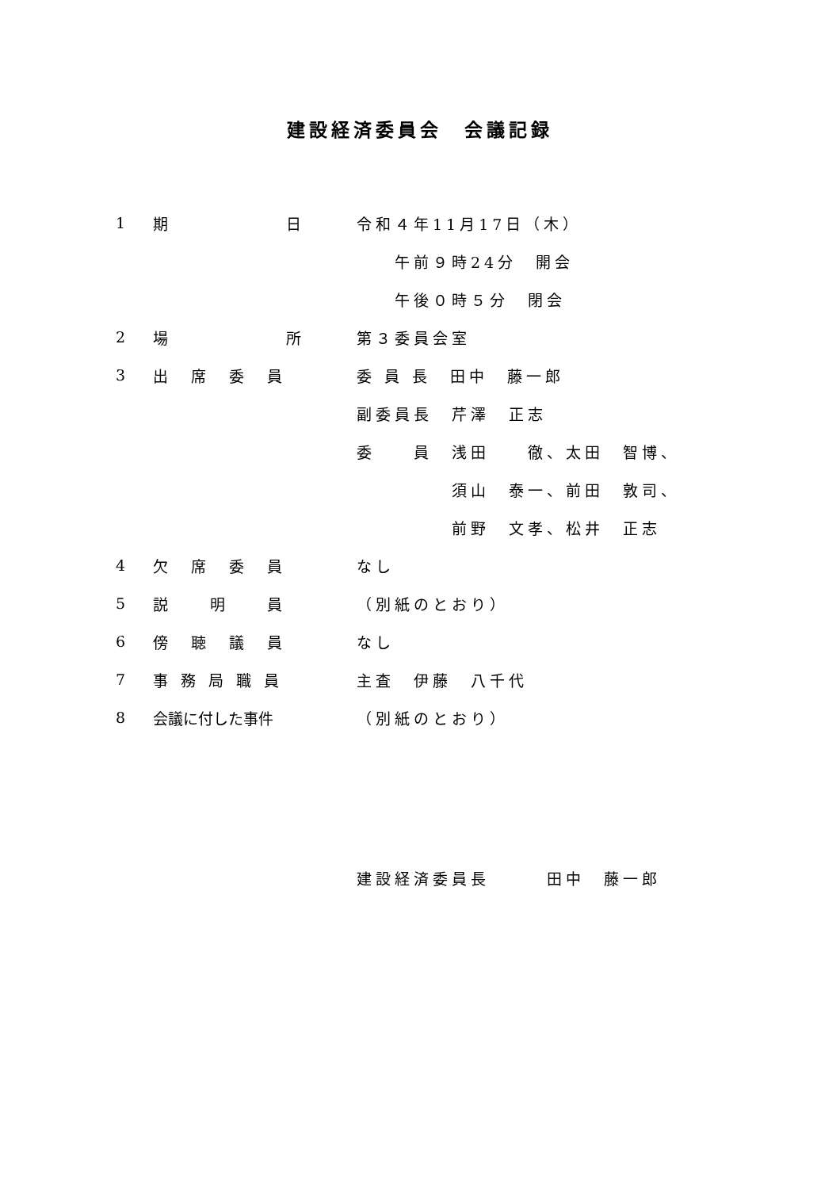建設経済委員会　会議記録
1 期　　　　　　日 令和４年11月17日（木）
　　午前９時24分　開会
　　午後０時５分　閉会
2 場　　　　　　所 第３委員会室
3 出　席　委　員 委 員 長　田中　藤一郎
副委員長　芹澤　正志
委　　員　浅田　　徹、太田　智博、
　　　　　須山　泰一、前田　敦司、
　　　　　前野　文孝、松井　正志
4 欠　席　委　員 なし
5 説　　明　　員 （別紙のとおり）
6 傍　聴　議　員 なし
7 事 務 局 職 員 主査　伊藤　八千代
8 会議に付した事件 （別紙のとおり）
建設経済委員長　　　田中　藤一郎